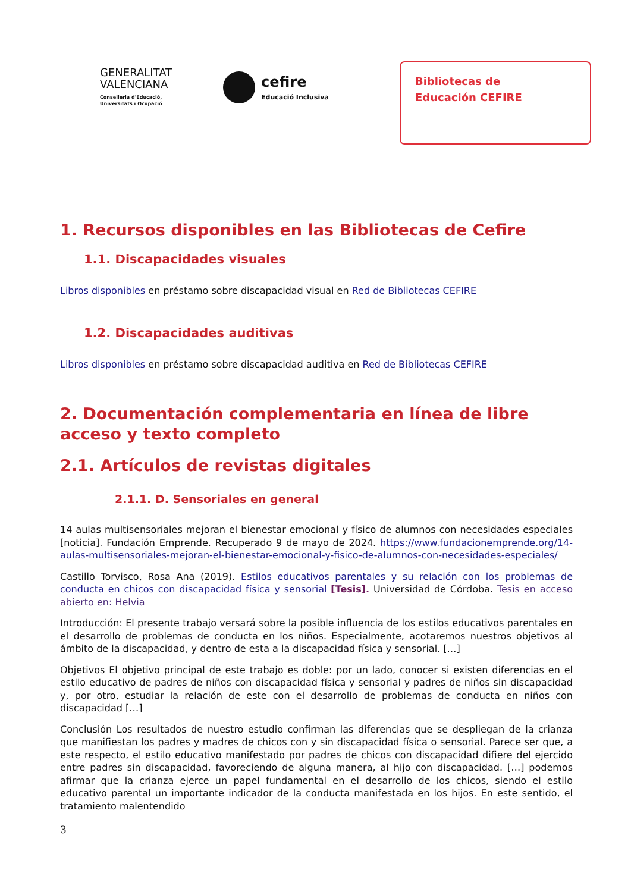GENERALITAT
VALENCIANA
Conselleria d'Educació,
Universitats i Ocupació
cefire
Educació Inclusiva
Bibliotecas de
Educación CEFIRE
1. Recursos disponibles en las Bibliotecas de Cefire
1.1. Discapacidades visuales
Libros disponibles en préstamo sobre discapacidad visual en Red de Bibliotecas CEFIRE
1.2. Discapacidades auditivas
Libros disponibles en préstamo sobre discapacidad auditiva en Red de Bibliotecas CEFIRE
2. Documentación complementaria en línea de libre acceso y texto completo
2.1. Artículos de revistas digitales
2.1.1. D. Sensoriales en general
14 aulas multisensoriales mejoran el bienestar emocional y físico de alumnos con necesidades especiales [noticia]. Fundación Emprende. Recuperado 9 de mayo de 2024. https://www.fundacionemprende.org/14-aulas-multisensoriales-mejoran-el-bienestar-emocional-y-fisico-de-alumnos-con-necesidades-especiales/
Castillo Torvisco, Rosa Ana (2019). Estilos educativos parentales y su relación con los problemas de conducta en chicos con discapacidad física y sensorial [Tesis]. Universidad de Córdoba. Tesis en acceso abierto en: Helvia
Introducción: El presente trabajo versará sobre la posible influencia de los estilos educativos parentales en el desarrollo de problemas de conducta en los niños. Especialmente, acotaremos nuestros objetivos al ámbito de la discapacidad, y dentro de esta a la discapacidad física y sensorial. […]
Objetivos El objetivo principal de este trabajo es doble: por un lado, conocer si existen diferencias en el estilo educativo de padres de niños con discapacidad física y sensorial y padres de niños sin discapacidad y, por otro, estudiar la relación de este con el desarrollo de problemas de conducta en niños con discapacidad […]
Conclusión Los resultados de nuestro estudio confirman las diferencias que se despliegan de la crianza que manifiestan los padres y madres de chicos con y sin discapacidad física o sensorial. Parece ser que, a este respecto, el estilo educativo manifestado por padres de chicos con discapacidad difiere del ejercido entre padres sin discapacidad, favoreciendo de alguna manera, al hijo con discapacidad. […] podemos afirmar que la crianza ejerce un papel fundamental en el desarrollo de los chicos, siendo el estilo educativo parental un importante indicador de la conducta manifestada en los hijos. En este sentido, el tratamiento malentendido
3